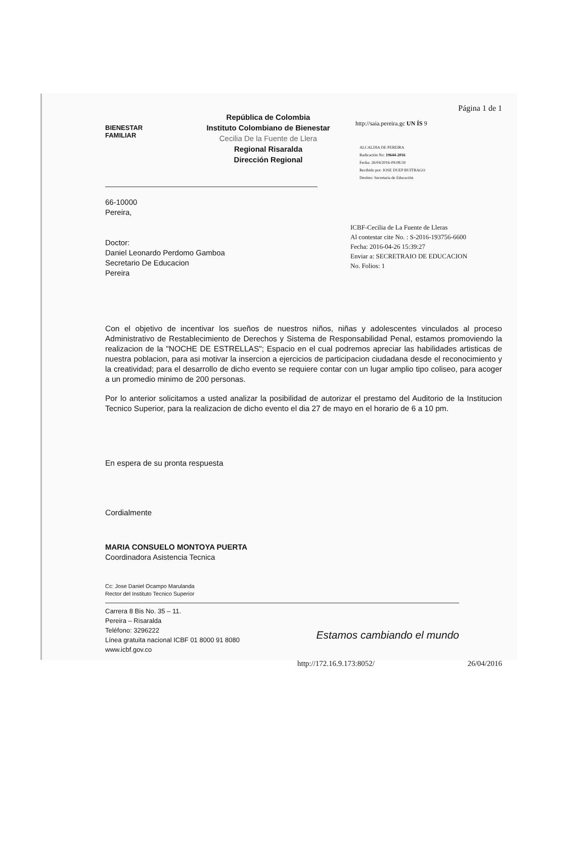BIENESTAR
FAMILIAR
República de Colombia
Instituto Colombiano de Bienestar
Cecilia De la Fuente de Llera
Regional Risaralda
Dirección Regional
Página 1 de 1
http://saia.pereira.gc UN ÍS 9
ALCALDIA DE PEREIRA
Radicación No: 19644-2016
Fecha: 26/04/2016-09:08:59
Recibido por: JOSE DUEP BUITRAGO
Destino: Secretaria de Educación
66-10000
Pereira,
Doctor:
Daniel Leonardo Perdomo Gamboa
Secretario De Educacion
Pereira
ICBF-Cecilia de La Fuente de Lleras
Al contestar cite No. : S-2016-193756-6600
Fecha: 2016-04-26 15:39:27
Enviar a: SECRETRAIO DE EDUCACION
No. Folios: 1
Con el objetivo de incentivar los sueños de nuestros niños, niñas y adolescentes vinculados al proceso Administrativo de Restablecimiento de Derechos y Sistema de Responsabilidad Penal, estamos promoviendo la realizacion de la "NOCHE DE ESTRELLAS"; Espacio en el cual podremos apreciar las habilidades artisticas de nuestra poblacion, para asi motivar la insercion a ejercicios de participacion ciudadana desde el reconocimiento y la creatividad; para el desarrollo de dicho evento se requiere contar con un lugar amplio tipo coliseo, para acoger a un promedio minimo de 200 personas.
Por lo anterior solicitamos a usted analizar la posibilidad de autorizar el prestamo del Auditorio de la Institucion Tecnico Superior, para la realizacion de dicho evento el dia 27 de mayo en el horario de 6 a 10 pm.
En espera de su pronta respuesta
Cordialmente
MARIA CONSUELO MONTOYA PUERTA
Coordinadora Asistencia Tecnica
Cc: Jose Daniel Ocampo Marulanda
Rector del Instituto Tecnico Superior
Carrera 8 Bis No. 35 – 11.
Pereira – Risaralda
Teléfono: 3296222
Línea gratuita nacional ICBF 01 8000 91 8080
www.icbf.gov.co
Estamos cambiando el mundo
http://172.16.9.173:8052/ 26/04/2016